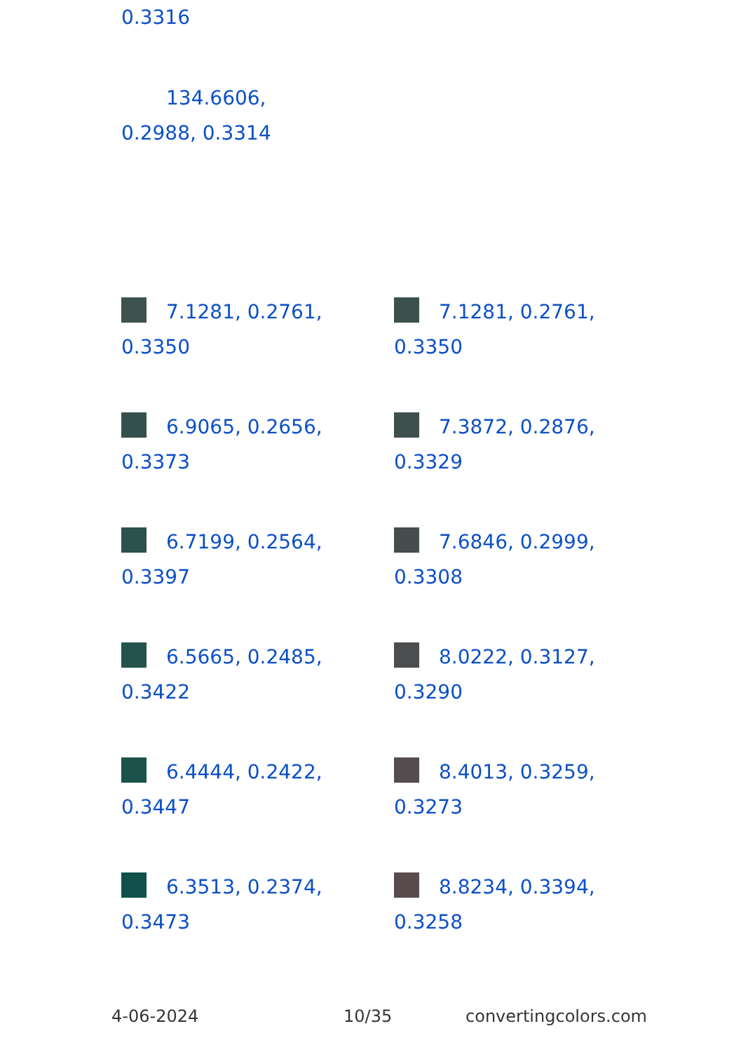0.3316
134.6606, 0.2988, 0.3314
7.1281, 0.2761, 0.3350
7.1281, 0.2761, 0.3350
6.9065, 0.2656, 0.3373
7.3872, 0.2876, 0.3329
6.7199, 0.2564, 0.3397
7.6846, 0.2999, 0.3308
6.5665, 0.2485, 0.3422
8.0222, 0.3127, 0.3290
6.4444, 0.2422, 0.3447
8.4013, 0.3259, 0.3273
6.3513, 0.2374, 0.3473
8.8234, 0.3394, 0.3258
4-06-2024 10/35 convertingcolors.com